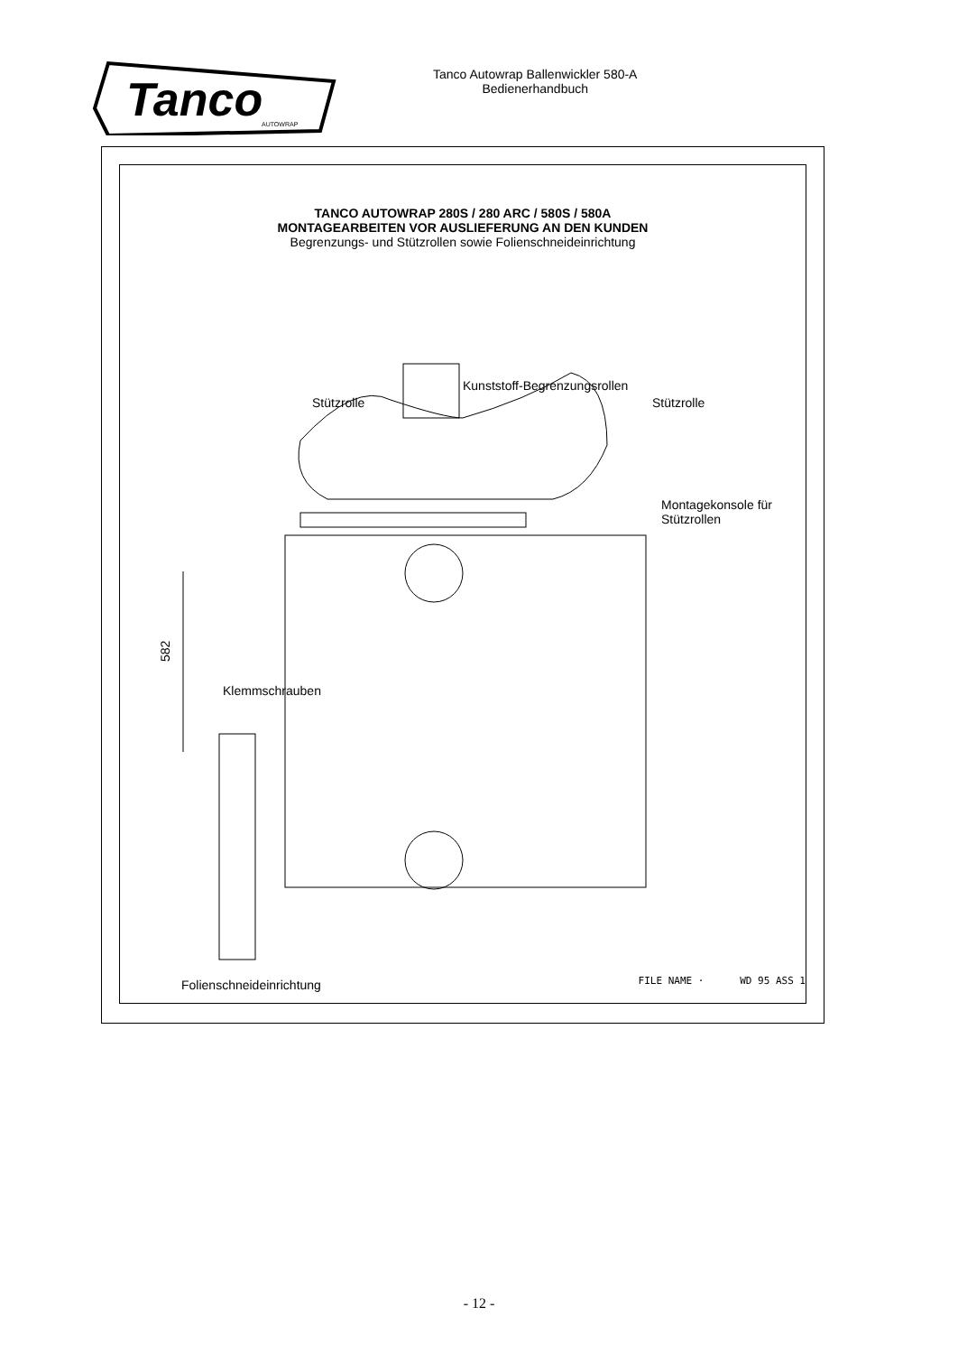Tanco
AUTOWRAP
Tanco Autowrap Ballenwickler 580-A
Bedienerhandbuch
TANCO AUTOWRAP 280S / 280 ARC / 580S / 580A
MONTAGEARBEITEN VOR AUSLIEFERUNG AN DEN KUNDEN
Begrenzungs- und Stützrollen sowie Folienschneideinrichtung
582
Kunststoff-Begrenzungsrollen
Stützrolle Stützrolle
Montagekonsole für
Stützrollen
Klemmschrauben
Folienschneideinrichtung FILE NAME · WD 95 ASS 1
- 12 -